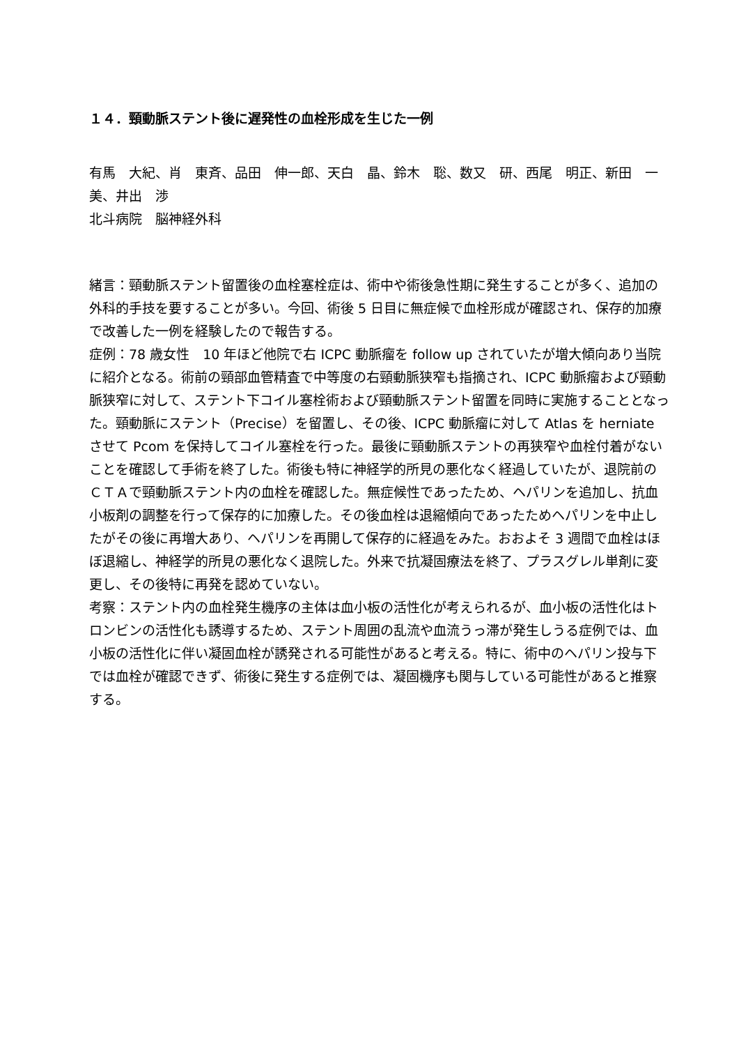１４．頸動脈ステント後に遅発性の血栓形成を生じた一例
有馬　大紀、肖　東斉、品田　伸一郎、天白　晶、鈴木　聡、数又　研、西尾　明正、新田　一美、井出　渉
北斗病院　脳神経外科
緒言：頸動脈ステント留置後の血栓塞栓症は、術中や術後急性期に発生することが多く、追加の外科的手技を要することが多い。今回、術後 5 日目に無症候で血栓形成が確認され、保存的加療で改善した一例を経験したので報告する。
症例：78 歳女性　10 年ほど他院で右 ICPC 動脈瘤を follow up されていたが増大傾向あり当院に紹介となる。術前の頸部血管精査で中等度の右頸動脈狭窄も指摘され、ICPC 動脈瘤および頸動脈狭窄に対して、ステント下コイル塞栓術および頸動脈ステント留置を同時に実施することとなった。頸動脈にステント（Precise）を留置し、その後、ICPC 動脈瘤に対して Atlas を herniate させて Pcom を保持してコイル塞栓を行った。最後に頸動脈ステントの再狭窄や血栓付着がないことを確認して手術を終了した。術後も特に神経学的所見の悪化なく経過していたが、退院前のＣＴＡで頸動脈ステント内の血栓を確認した。無症候性であったため、ヘパリンを追加し、抗血小板剤の調整を行って保存的に加療した。その後血栓は退縮傾向であったためヘパリンを中止したがその後に再増大あり、ヘパリンを再開して保存的に経過をみた。おおよそ 3 週間で血栓はほぼ退縮し、神経学的所見の悪化なく退院した。外来で抗凝固療法を終了、プラスグレル単剤に変更し、その後特に再発を認めていない。
考察：ステント内の血栓発生機序の主体は血小板の活性化が考えられるが、血小板の活性化はトロンビンの活性化も誘導するため、ステント周囲の乱流や血流うっ滞が発生しうる症例では、血小板の活性化に伴い凝固血栓が誘発される可能性があると考える。特に、術中のヘパリン投与下では血栓が確認できず、術後に発生する症例では、凝固機序も関与している可能性があると推察する。